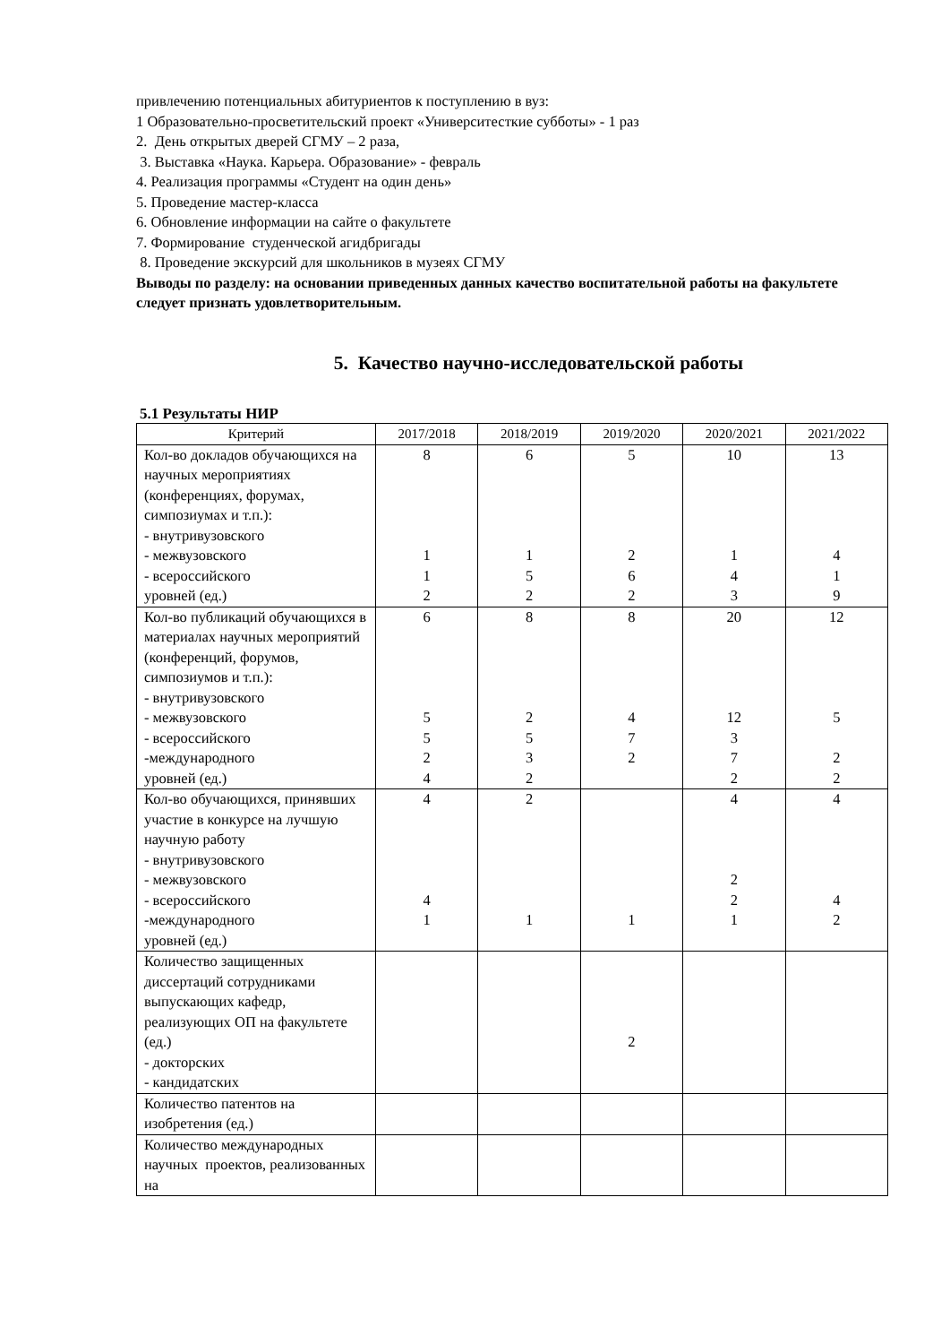привлечению потенциальных абитуриентов к поступлению в вуз:
1 Образовательно-просветительский проект «Университесткие субботы» - 1 раз
2. День открытых дверей СГМУ – 2 раза,
3. Выставка «Наука. Карьера. Образование» - февраль
4. Реализация программы «Студент на один день»
5. Проведение мастер-класса
6. Обновление информации на сайте о факультете
7. Формирование студенческой агидбригады
8. Проведение экскурсий для школьников в музеях СГМУ
Выводы по разделу: на основании приведенных данных качество воспитательной работы на факультете следует признать удовлетворительным.
5. Качество научно-исследовательской работы
5.1 Результаты НИР
| Критерий | 2017/2018 | 2018/2019 | 2019/2020 | 2020/2021 | 2021/2022 |
| --- | --- | --- | --- | --- | --- |
| Кол-во докладов обучающихся на научных мероприятиях (конференциях, форумах, симпозиумах и т.п.): - внутривузовского - межвузовского - всероссийского уровней (ед.) | 8 1 1 2 | 6 1 5 2 | 5 2 6 2 | 10 1 4 3 | 13 4 1 9 |
| Кол-во публикаций обучающихся в материалах научных мероприятий (конференций, форумов, симпозиумов и т.п.): - внутривузовского - межвузовского - всероссийского -международного уровней (ед.) | 6 5 5 2 4 | 8 2 5 3 2 | 8 4 7 2 | 20 12 3 7 2 | 12 5 2 2 |
| Кол-во обучающихся, принявших участие в конкурсе на лучшую научную работу - внутривузовского - межвузовского - всероссийского -международного уровней (ед.) | 4 4 1 | 2 1 | 1 | 4 2 2 1 | 4 4 2 |
| Количество защищенных диссертаций сотрудниками выпускающих кафедр, реализующих ОП на факультете (ед.) - докторских - кандидатских | | | 2 | | |
| Количество патентов на изобретения (ед.) | | | | | |
| Количество международных научных проектов, реализованных на | | | | | |